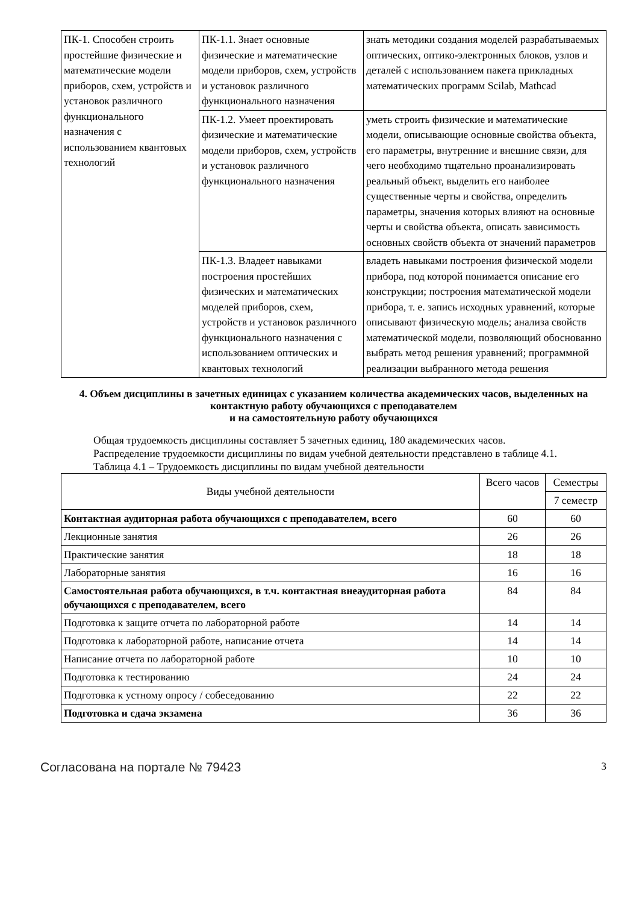| ПК-1. Способен строить простейшие физические и математические модели приборов, схем, устройств и установок различного функционального назначения с использованием квантовых технологий | ПК-1.1. Знает основные физические и математические модели приборов, схем, устройств и установок различного функционального назначения | знать методики создания моделей разрабатываемых оптических, оптико-электронных блоков, узлов и деталей с использованием пакета прикладных математических программ Scilab, Mathcad |
| | ПК-1.2. Умеет проектировать физические и математические модели приборов, схем, устройств и установок различного функционального назначения | уметь строить физические и математические модели, описывающие основные свойства объекта, его параметры, внутренние и внешние связи, для чего необходимо тщательно проанализировать реальный объект, выделить его наиболее существенные черты и свойства, определить параметры, значения которых влияют на основные черты и свойства объекта, описать зависимость основных свойств объекта от значений параметров |
| | ПК-1.3. Владеет навыками построения простейших физических и математических моделей приборов, схем, устройств и установок различного функционального назначения с использованием оптических и квантовых технологий | владеть навыками построения физической модели прибора, под которой понимается описание его конструкции; построения математической модели прибора, т. е. запись исходных уравнений, которые описывают физическую модель; анализа свойств математической модели, позволяющий обоснованно выбрать метод решения уравнений; программной реализации выбранного метода решения |
4. Объем дисциплины в зачетных единицах с указанием количества академических часов, выделенных на контактную работу обучающихся с преподавателем
и на самостоятельную работу обучающихся
Общая трудоемкость дисциплины составляет 5 зачетных единиц, 180 академических часов.
Распределение трудоемкости дисциплины по видам учебной деятельности представлено в таблице 4.1.
Таблица 4.1 – Трудоемкость дисциплины по видам учебной деятельности
| Виды учебной деятельности | Всего часов | Семестры |
| --- | --- | --- |
| | | 7 семестр |
| Контактная аудиторная работа обучающихся с преподавателем, всего | 60 | 60 |
| Лекционные занятия | 26 | 26 |
| Практические занятия | 18 | 18 |
| Лабораторные занятия | 16 | 16 |
| Самостоятельная работа обучающихся, в т.ч. контактная внеаудиторная работа обучающихся с преподавателем, всего | 84 | 84 |
| Подготовка к защите отчета по лабораторной работе | 14 | 14 |
| Подготовка к лабораторной работе, написание отчета | 14 | 14 |
| Написание отчета по лабораторной работе | 10 | 10 |
| Подготовка к тестированию | 24 | 24 |
| Подготовка к устному опросу / собеседованию | 22 | 22 |
| Подготовка и сдача экзамена | 36 | 36 |
Согласована на портале № 79423 3